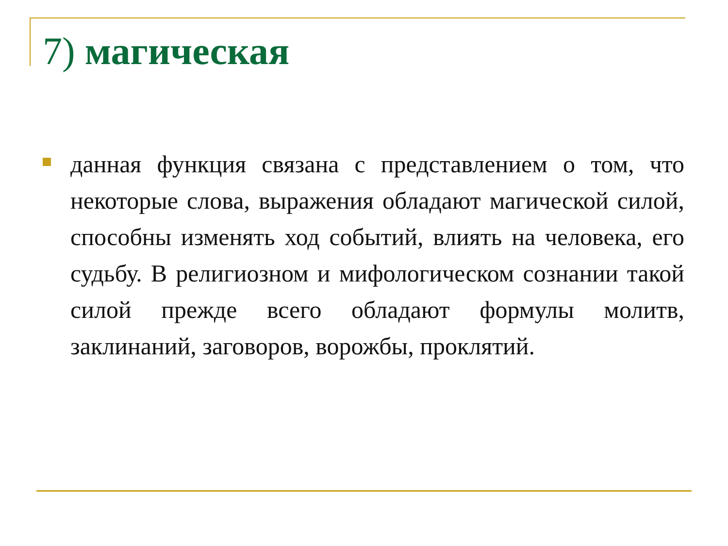7) магическая
данная функция связана с представлением о том, что некоторые слова, выражения обладают магической силой, способны изменять ход событий, влиять на человека, его судьбу. В религиозном и мифологическом сознании такой силой прежде всего обладают формулы молитв, заклинаний, заговоров, ворожбы, проклятий.